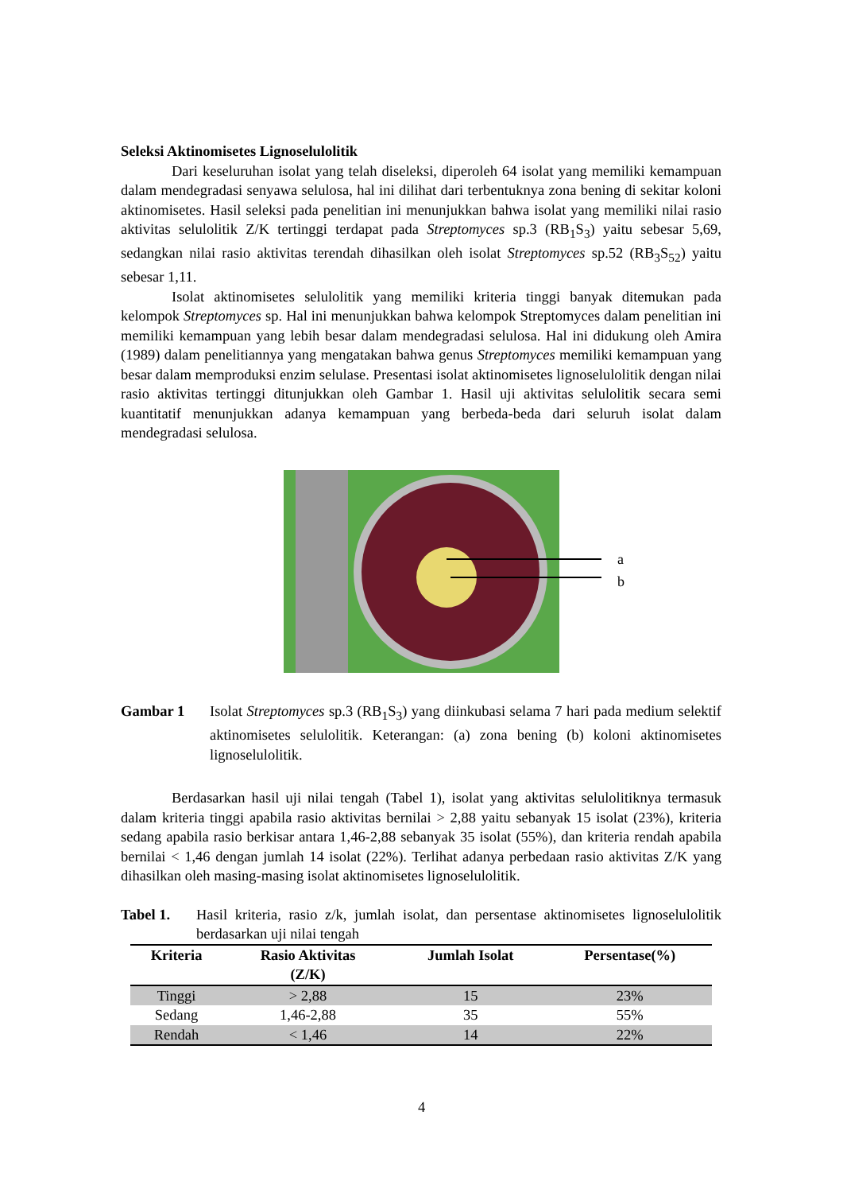Seleksi Aktinomisetes Lignoselulolitik
Dari keseluruhan isolat yang telah diseleksi, diperoleh 64 isolat yang memiliki kemampuan dalam mendegradasi senyawa selulosa, hal ini dilihat dari terbentuknya zona bening di sekitar koloni aktinomisetes. Hasil seleksi pada penelitian ini menunjukkan bahwa isolat yang memiliki nilai rasio aktivitas selulolitik Z/K tertinggi terdapat pada Streptomyces sp.3 (RB<sub>1</sub>S<sub>3</sub>) yaitu sebesar 5,69, sedangkan nilai rasio aktivitas terendah dihasilkan oleh isolat Streptomyces sp.52 (RB<sub>3</sub>S<sub>52</sub>) yaitu sebesar 1,11.
Isolat aktinomisetes selulolitik yang memiliki kriteria tinggi banyak ditemukan pada kelompok Streptomyces sp. Hal ini menunjukkan bahwa kelompok Streptomyces dalam penelitian ini memiliki kemampuan yang lebih besar dalam mendegradasi selulosa. Hal ini didukung oleh Amira (1989) dalam penelitiannya yang mengatakan bahwa genus Streptomyces memiliki kemampuan yang besar dalam memproduksi enzim selulase. Presentasi isolat aktinomisetes lignoselulolitik dengan nilai rasio aktivitas tertinggi ditunjukkan oleh Gambar 1. Hasil uji aktivitas selulolitik secara semi kuantitatif menunjukkan adanya kemampuan yang berbeda-beda dari seluruh isolat dalam mendegradasi selulosa.
a
b
Gambar 1 Isolat Streptomyces sp.3 (RB<sub>1</sub>S<sub>3</sub>) yang diinkubasi selama 7 hari pada medium selektif aktinomisetes selulolitik. Keterangan: (a) zona bening (b) koloni aktinomisetes lignoselulolitik.
Berdasarkan hasil uji nilai tengah (Tabel 1), isolat yang aktivitas selulolitiknya termasuk dalam kriteria tinggi apabila rasio aktivitas bernilai > 2,88 yaitu sebanyak 15 isolat (23%), kriteria sedang apabila rasio berkisar antara 1,46-2,88 sebanyak 35 isolat (55%), dan kriteria rendah apabila bernilai < 1,46 dengan jumlah 14 isolat (22%). Terlihat adanya perbedaan rasio aktivitas Z/K yang dihasilkan oleh masing-masing isolat aktinomisetes lignoselulolitik.
Tabel 1. Hasil kriteria, rasio z/k, jumlah isolat, dan persentase aktinomisetes lignoselulolitik berdasarkan uji nilai tengah
| Kriteria | Rasio Aktivitas (Z/K) | Jumlah Isolat | Persentase(%) |
| --- | --- | --- | --- |
| Tinggi | > 2,88 | 15 | 23% |
| Sedang | 1,46-2,88 | 35 | 55% |
| Rendah | < 1,46 | 14 | 22% |
4